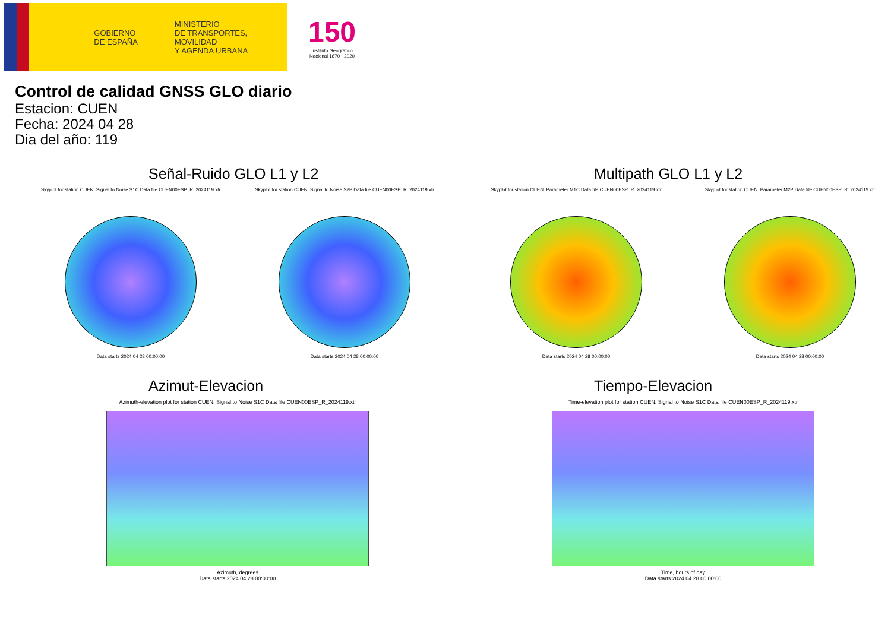GOBIERNO
DE ESPAÑA
MINISTERIO
DE TRANSPORTES, MOVILIDAD
Y AGENDA URBANA
150
Instituto Geográfico Nacional 1870 · 2020
Control de calidad GNSS GLO diario
Estacion: CUEN
Fecha: 2024 04 28
Dia del año: 119
Señal-Ruido GLO L1 y L2
Skyplot for station CUEN. Signal to Noise S1C Data file CUEN00ESP_R_2024119.xtr
Data starts 2024 04 28 00:00:00
Skyplot for station CUEN. Signal to Noise S2P Data file CUEN00ESP_R_2024119.xtr
Data starts 2024 04 28 00:00:00
Multipath GLO L1 y L2
Skyplot for station CUEN. Parameter M1C Data file CUEN00ESP_R_2024119.xtr
Data starts 2024 04 28 00:00:00
Skyplot for station CUEN. Parameter M2P Data file CUEN00ESP_R_2024119.xtr
Data starts 2024 04 28 00:00:00
Azimut-Elevacion
Azimuth-elevation plot for station CUEN. Signal to Noise S1C Data file CUEN00ESP_R_2024119.xtr
Azimuth, degrees
Data starts 2024 04 28 00:00:00
Tiempo-Elevacion
Time-elevation plot for station CUEN. Signal to Noise S1C Data file CUEN00ESP_R_2024119.xtr
Time, hours of day
Data starts 2024 04 28 00:00:00